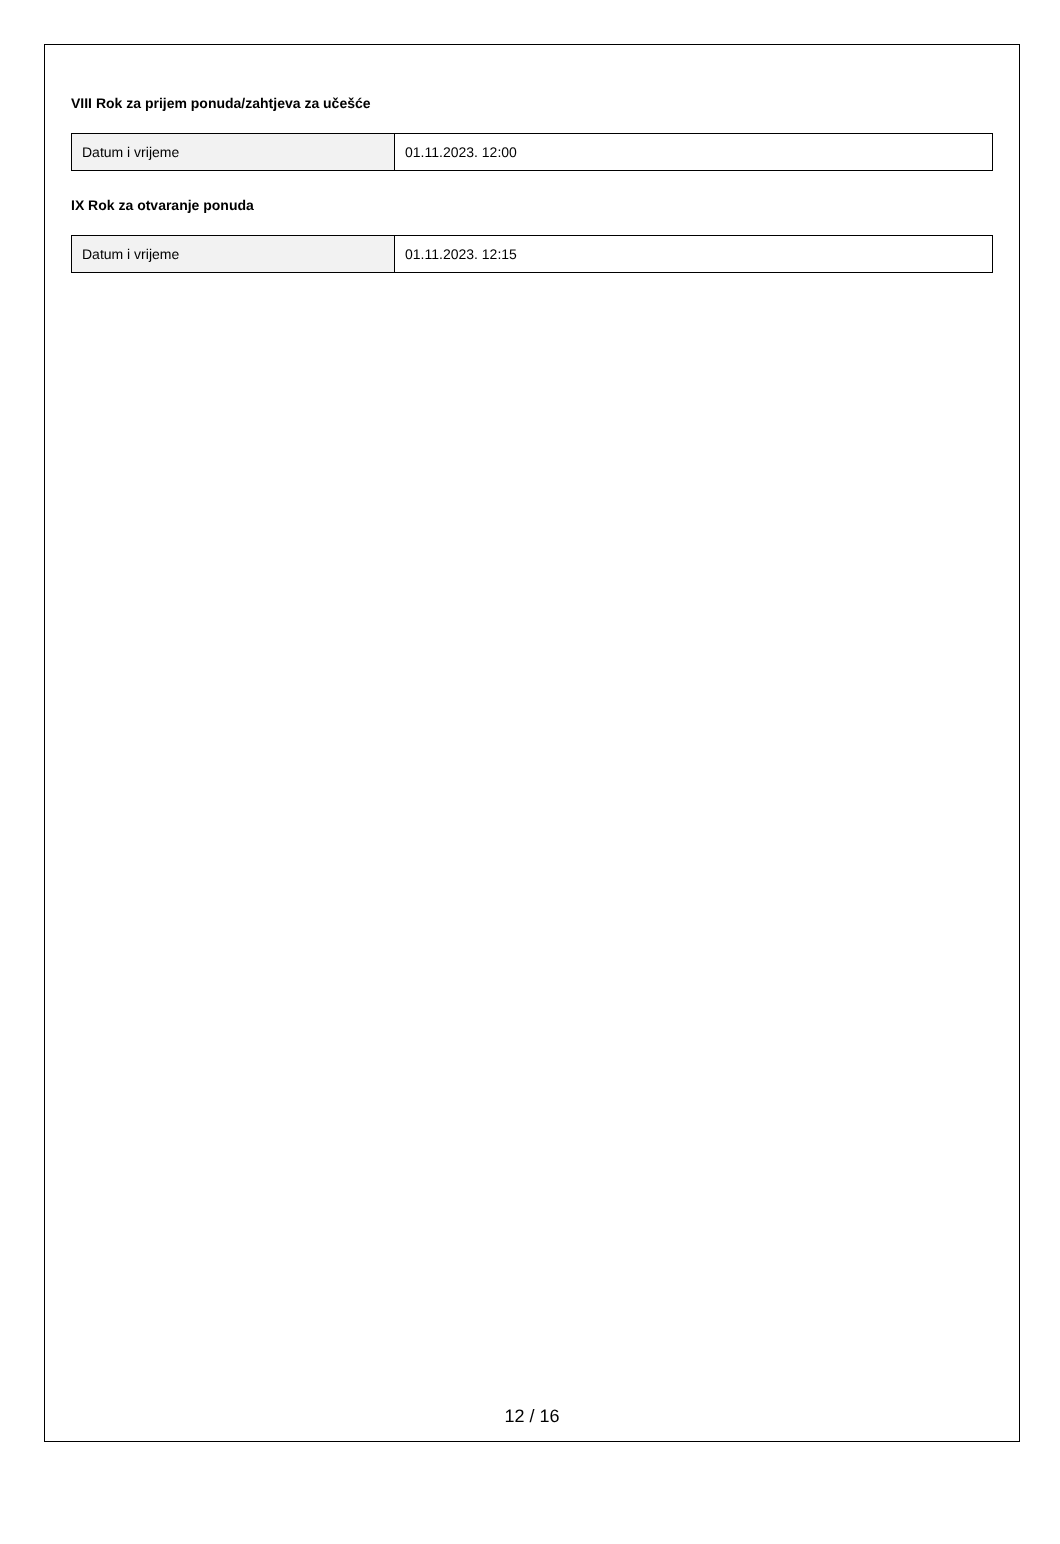VIII Rok za prijem ponuda/zahtjeva za učešće
| Datum i vrijeme | 01.11.2023. 12:00 |
IX Rok za otvaranje ponuda
| Datum i vrijeme | 01.11.2023. 12:15 |
12 / 16